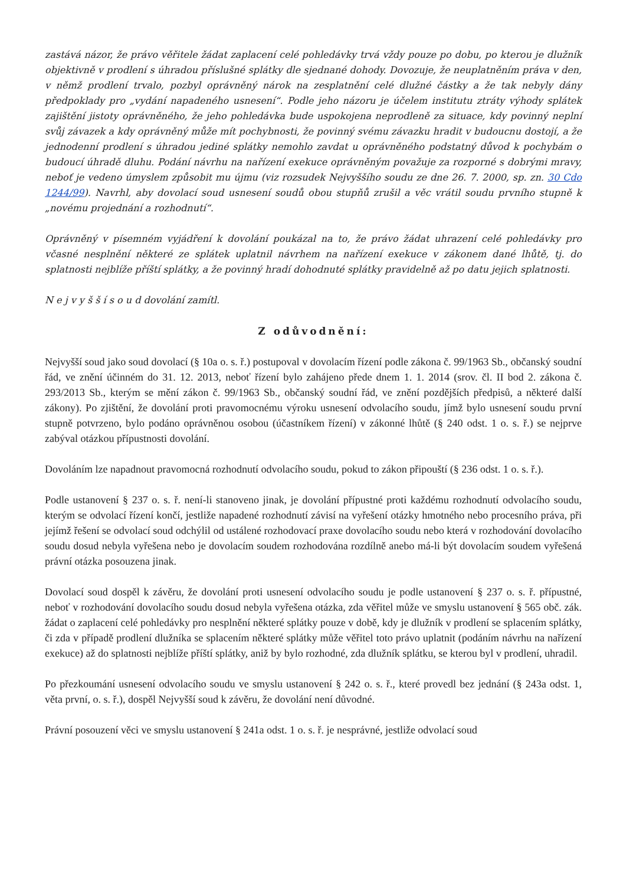zastává názor, že právo věřitele žádat zaplacení celé pohledávky trvá vždy pouze po dobu, po kterou je dlužník objektivně v prodlení s úhradou příslušné splátky dle sjednané dohody. Dovozuje, že neuplatněním práva v den, v němž prodlení trvalo, pozbyl oprávněný nárok na zesplatnění celé dlužné částky a že tak nebyly dány předpoklady pro „vydání napadeného usnesení“. Podle jeho názoru je účelem institutu ztráty výhody splátek zajištění jistoty oprávněného, že jeho pohledávka bude uspokojena neprodleně za situace, kdy povinný neplní svůj závazek a kdy oprávněný může mít pochybnosti, že povinný svému závazku hradit v budoucnu dostojí, a že jednodenní prodlení s úhradou jediné splátky nemohlo zavdat u oprávněného podstatný důvod k pochybám o budoucí úhradě dluhu. Podání návrhu na nařízení exekuce oprávněným považuje za rozporné s dobrými mravy, neboť je vedeno úmyslem způsobit mu újmu (viz rozsudek Nejvyššího soudu ze dne 26. 7. 2000, sp. zn. 30 Cdo 1244/99). Navrhl, aby dovolací soud usnesení soudů obou stupňů zrušil a věc vrátil soudu prvního stupně k „novému projednání a rozhodnutí“.
Oprávněný v písemném vyjádření k dovolání poukázal na to, že právo žádat uhrazení celé pohledávky pro včasné nesplnění některé ze splátek uplatnil návrhem na nařízení exekuce v zákonem dané lhůtě, tj. do splatnosti nejblíže příští splátky, a že povinný hradí dohodnuté splátky pravidelně až po datu jejich splatnosti.
N e j v y š š í s o u d dovolání zamítl.
Z odůvodnění:
Nejvyšší soud jako soud dovolací (§ 10a o. s. ř.) postupoval v dovolacím řízení podle zákona č. 99/1963 Sb., občanský soudní řád, ve znění účinném do 31. 12. 2013, neboť řízení bylo zahájeno přede dnem 1. 1. 2014 (srov. čl. II bod 2. zákona č. 293/2013 Sb., kterým se mění zákon č. 99/1963 Sb., občanský soudní řád, ve znění pozdějších předpisů, a některé další zákony). Po zjištění, že dovolání proti pravomocnému výroku usnesení odvolacího soudu, jímž bylo usnesení soudu první stupně potvrzeno, bylo podáno oprávněnou osobou (účastníkem řízení) v zákonné lhůtě (§ 240 odst. 1 o. s. ř.) se nejprve zabýval otázkou přípustnosti dovolání.
Dovoláním lze napadnout pravomocná rozhodnutí odvolacího soudu, pokud to zákon připouští (§ 236 odst. 1 o. s. ř.).
Podle ustanovení § 237 o. s. ř. není-li stanoveno jinak, je dovolání přípustné proti každému rozhodnutí odvolacího soudu, kterým se odvolací řízení končí, jestliže napadené rozhodnutí závisí na vyřešení otázky hmotného nebo procesního práva, při jejímž řešení se odvolací soud odchýlil od ustálené rozhodovací praxe dovolacího soudu nebo která v rozhodování dovolacího soudu dosud nebyla vyřešena nebo je dovolacím soudem rozhodována rozdílně anebo má-li být dovolacím soudem vyřešená právní otázka posouzena jinak.
Dovolací soud dospěl k závěru, že dovolání proti usnesení odvolacího soudu je podle ustanovení § 237 o. s. ř. přípustné, neboť v rozhodování dovolacího soudu dosud nebyla vyřešena otázka, zda věřitel může ve smyslu ustanovení § 565 obč. zák. žádat o zaplacení celé pohledávky pro nesplnění některé splátky pouze v době, kdy je dlužník v prodlení se splacením splátky, či zda v případě prodlení dlužníka se splacením některé splátky může věřitel toto právo uplatnit (podáním návrhu na nařízení exekuce) až do splatnosti nejblíže příští splátky, aniž by bylo rozhodné, zda dlužník splátku, se kterou byl v prodlení, uhradil.
Po přezkoumání usnesení odvolacího soudu ve smyslu ustanovení § 242 o. s. ř., které provedl bez jednání (§ 243a odst. 1, věta první, o. s. ř.), dospěl Nejvyšší soud k závěru, že dovolání není důvodné.
Právní posouzení věci ve smyslu ustanovení § 241a odst. 1 o. s. ř. je nesprávné, jestliže odvolací soud